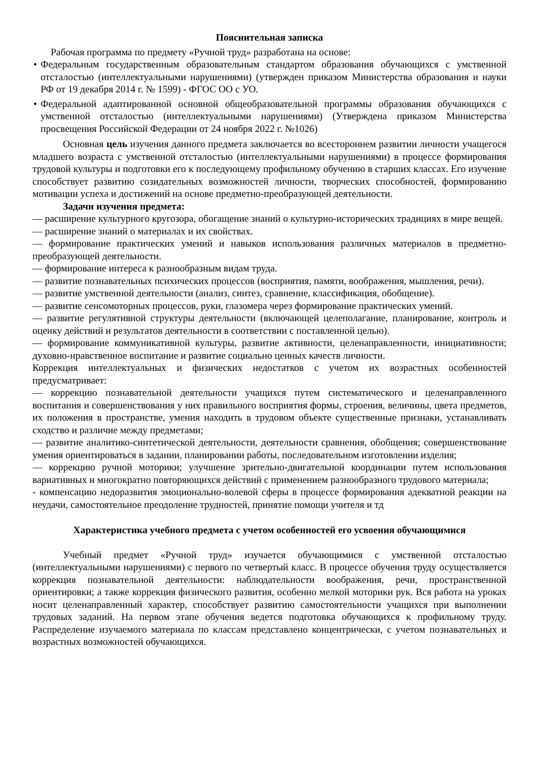Пояснительная записка
Рабочая программа по предмету «Ручной труд» разработана на основе:
• Федеральным государственным образовательным стандартом образования обучающихся с умственной отсталостью (интеллектуальными нарушениями) (утвержден приказом Министерства образования и науки РФ от 19 декабря 2014 г. № 1599) - ФГОС ОО с УО.
• Федеральной адаптированной основной общеобразовательной программы образования обучающихся с умственной отсталостью (интеллектуальными нарушениями) (Утверждена приказом Министерства просвещения Российской Федерации от 24 ноября 2022 г. №1026)
Основная цель изучения данного предмета заключается во всестороннем развитии личности учащегося младшего возраста с умственной отсталостью (интеллектуальными нарушениями) в процессе формирования трудовой культуры и подготовки его к последующему профильному обучению в старших классах. Его изучение способствует развитию созидательных возможностей личности, творческих способностей, формированию мотивации успеха и достижений на основе предметно-преобразующей деятельности.
Задачи изучения предмета:
— расширение культурного кругозора, обогащение знаний о культурно-исторических традициях в мире вещей.
— расширение знаний о материалах и их свойствах.
— формирование практических умений и навыков использования различных материалов в предметно-преобразующей деятельности.
— формирование интереса к разнообразным видам труда.
— развитие познавательных психических процессов (восприятия, памяти, воображения, мышления, речи).
— развитие умственной деятельности (анализ, синтез, сравнение, классификация, обобщение).
— развитие сенсомоторных процессов, руки, глазомера через формирование практических умений.
— развитие регулятивной структуры деятельности (включающей целеполагание, планирование, контроль и оценку действий и результатов деятельности в соответствии с поставленной целью).
— формирование коммуникативной культуры, развитие активности, целенаправленности, инициативности; духовно-нравственное воспитание и развитие социально ценных качеств личности.
Коррекция интеллектуальных и физических недостатков с учетом их возрастных особенностей предусматривает:
— коррекцию познавательной деятельности учащихся путем систематического и целенаправленного воспитания и совершенствования у них правильного восприятия формы, строения, величины, цвета предметов, их положения в пространстве, умения находить в трудовом объекте существенные признаки, устанавливать сходство и различие между предметами;
— развитие аналитико-синтетической деятельности, деятельности сравнения, обобщения; совершенствование умения ориентироваться в задании, планировании работы, последовательном изготовлении изделия;
— коррекцию ручной моторики; улучшение зрительно-двигательной координации путем использования вариативных и многократно повторяющихся действий с применением разнообразного трудового материала;
- компенсацию недоразвития эмоционально-волевой сферы в процессе формирования адекватной реакции на неудачи, самостоятельное преодоление трудностей, принятие помощи учителя и тд
Характеристика учебного предмета с учетом особенностей его усвоения обучающимися
Учебный предмет «Ручной труд» изучается обучающимися с умственной отсталостью (интеллектуальными нарушениями) с первого по четвертый класс. В процессе обучения труду осуществляется коррекция познавательной деятельности: наблюдательности воображения, речи, пространственной ориентировки; а также коррекция физического развития, особенно мелкой моторики рук. Вся работа на уроках носит целенаправленный характер, способствует развитию самостоятельности учащихся при выполнении трудовых заданий. На первом этапе обучения ведется подготовка обучающихся к профильному труду. Распределение изучаемого материала по классам представлено концентрически, с учетом познавательных и возрастных возможностей обучающихся.